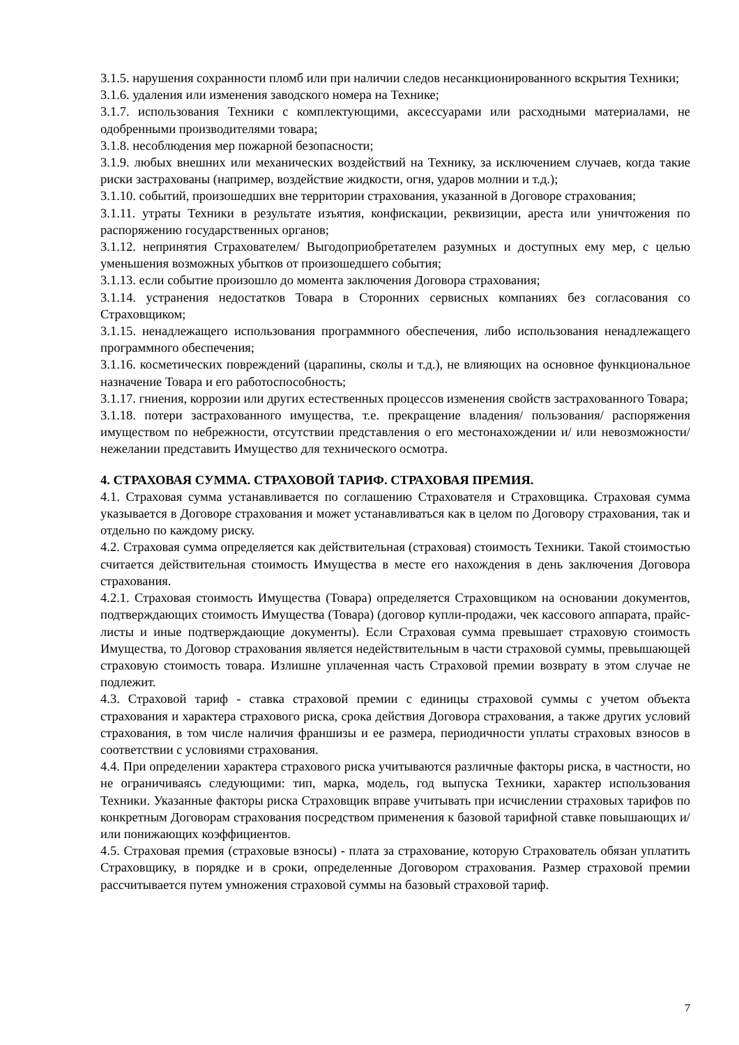3.1.5. нарушения сохранности пломб или при наличии следов несанкционированного вскрытия Техники;
3.1.6. удаления или изменения заводского номера на Технике;
3.1.7. использования Техники с комплектующими, аксессуарами или расходными материалами, не одобренными производителями товара;
3.1.8. несоблюдения мер пожарной безопасности;
3.1.9. любых внешних или механических воздействий на Технику, за исключением случаев, когда такие риски застрахованы (например, воздействие жидкости, огня, ударов молнии и т.д.);
3.1.10. событий, произошедших вне территории страхования, указанной в Договоре страхования;
3.1.11. утраты Техники в результате изъятия, конфискации, реквизиции, ареста или уничтожения по распоряжению государственных органов;
3.1.12. непринятия Страхователем/ Выгодоприобретателем разумных и доступных ему мер, с целью уменьшения возможных убытков от произошедшего события;
3.1.13. если событие произошло до момента заключения Договора страхования;
3.1.14. устранения недостатков Товара в Сторонних сервисных компаниях без согласования со Страховщиком;
3.1.15. ненадлежащего использования программного обеспечения, либо использования ненадлежащего программного обеспечения;
3.1.16. косметических повреждений (царапины, сколы и т.д.), не влияющих на основное функциональное назначение Товара и его работоспособность;
3.1.17. гниения, коррозии или других естественных процессов изменения свойств застрахованного Товара;
3.1.18. потери застрахованного имущества, т.е. прекращение владения/ пользования/ распоряжения имуществом по небрежности, отсутствии представления о его местонахождении и/ или невозможности/ нежелании представить Имущество для технического осмотра.
4. СТРАХОВАЯ СУММА. СТРАХОВОЙ ТАРИФ. СТРАХОВАЯ ПРЕМИЯ.
4.1. Страховая сумма устанавливается по соглашению Страхователя и Страховщика. Страховая сумма указывается в Договоре страхования и может устанавливаться как в целом по Договору страхования, так и отдельно по каждому риску.
4.2. Страховая сумма определяется как действительная (страховая) стоимость Техники. Такой стоимостью считается действительная стоимость Имущества в месте его нахождения в день заключения Договора страхования.
4.2.1. Страховая стоимость Имущества (Товара) определяется Страховщиком на основании документов, подтверждающих стоимость Имущества (Товара) (договор купли-продажи, чек кассового аппарата, прайс-листы и иные подтверждающие документы). Если Страховая сумма превышает страховую стоимость Имущества, то Договор страхования является недействительным в части страховой суммы, превышающей страховую стоимость товара. Излишне уплаченная часть Страховой премии возврату в этом случае не подлежит.
4.3. Страховой тариф - ставка страховой премии с единицы страховой суммы с учетом объекта страхования и характера страхового риска, срока действия Договора страхования, а также других условий страхования, в том числе наличия франшизы и ее размера, периодичности уплаты страховых взносов в соответствии с условиями страхования.
4.4. При определении характера страхового риска учитываются различные факторы риска, в частности, но не ограничиваясь следующими: тип, марка, модель, год выпуска Техники, характер использования Техники. Указанные факторы риска Страховщик вправе учитывать при исчислении страховых тарифов по конкретным Договорам страхования посредством применения к базовой тарифной ставке повышающих и/или понижающих коэффициентов.
4.5. Страховая премия (страховые взносы) - плата за страхование, которую Страхователь обязан уплатить Страховщику, в порядке и в сроки, определенные Договором страхования. Размер страховой премии рассчитывается путем умножения страховой суммы на базовый страховой тариф.
7